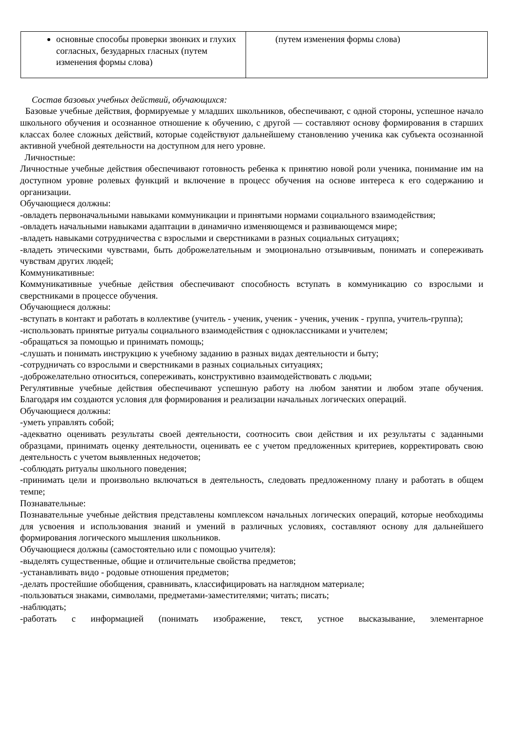| основные способы проверки звонких и глухих согласных, безударных гласных (путем изменения формы слова) | (путем изменения формы слова) |
Состав базовых учебных действий, обучающихся:
Базовые учебные действия, формируемые у младших школьников, обеспечивают, с одной стороны, успешное начало школьного обучения и осознанное отношение к обучению, с другой — составляют основу формирования в старших классах более сложных действий, которые содействуют дальнейшему становлению ученика как субъекта осознанной активной учебной деятельности на доступном для него уровне.
Личностные:
Личностные учебные действия обеспечивают готовность ребенка к принятию новой роли ученика, понимание им на доступном уровне ролевых функций и включение в процесс обучения на основе интереса к его содержанию и организации.
Обучающиеся должны:
-овладеть первоначальными навыками коммуникации и принятыми нормами социального взаимодействия;
-овладеть начальными навыками адаптации в динамично изменяющемся и развивающемся мире;
-владеть навыками сотрудничества с взрослыми и сверстниками в разных социальных ситуациях;
-владеть этическими чувствами, быть доброжелательным и эмоционально отзывчивым, понимать и сопереживать чувствам других людей;
Коммуникативные:
Коммуникативные учебные действия обеспечивают способность вступать в коммуникацию со взрослыми и сверстниками в процессе обучения.
Обучающиеся должны:
-вступать в контакт и работать в коллективе (учитель - ученик, ученик - ученик, ученик - группа, учитель-группа);
-использовать принятые ритуалы социального взаимодействия с одноклассниками и учителем;
-обращаться за помощью и принимать помощь;
-слушать и понимать инструкцию к учебному заданию в разных видах деятельности и быту;
-сотрудничать со взрослыми и сверстниками в разных социальных ситуациях;
-доброжелательно относиться, сопереживать, конструктивно взаимодействовать с людьми;
Регулятивные учебные действия обеспечивают успешную работу на любом занятии и любом этапе обучения. Благодаря им создаются условия для формирования и реализации начальных логических операций.
Обучающиеся должны:
-уметь управлять собой;
-адекватно оценивать результаты своей деятельности, соотносить свои действия и их результаты с заданными образцами, принимать оценку деятельности, оценивать ее с учетом предложенных критериев, корректировать свою деятельность с учетом выявленных недочетов;
-соблюдать ритуалы школьного поведения;
-принимать цели и произвольно включаться в деятельность, следовать предложенному плану и работать в общем темпе;
Познавательные:
Познавательные учебные действия представлены комплексом начальных логических операций, которые необходимы для усвоения и использования знаний и умений в различных условиях, составляют основу для дальнейшего формирования логического мышления школьников.
Обучающиеся должны (самостоятельно или с помощью учителя):
-выделять существенные, общие и отличительные свойства предметов;
-устанавливать видо - родовые отношения предметов;
-делать простейшие обобщения, сравнивать, классифицировать на наглядном материале;
-пользоваться знаками, символами, предметами-заместителями; читать; писать;
-наблюдать;
-работать с информацией (понимать изображение, текст, устное высказывание, элементарное